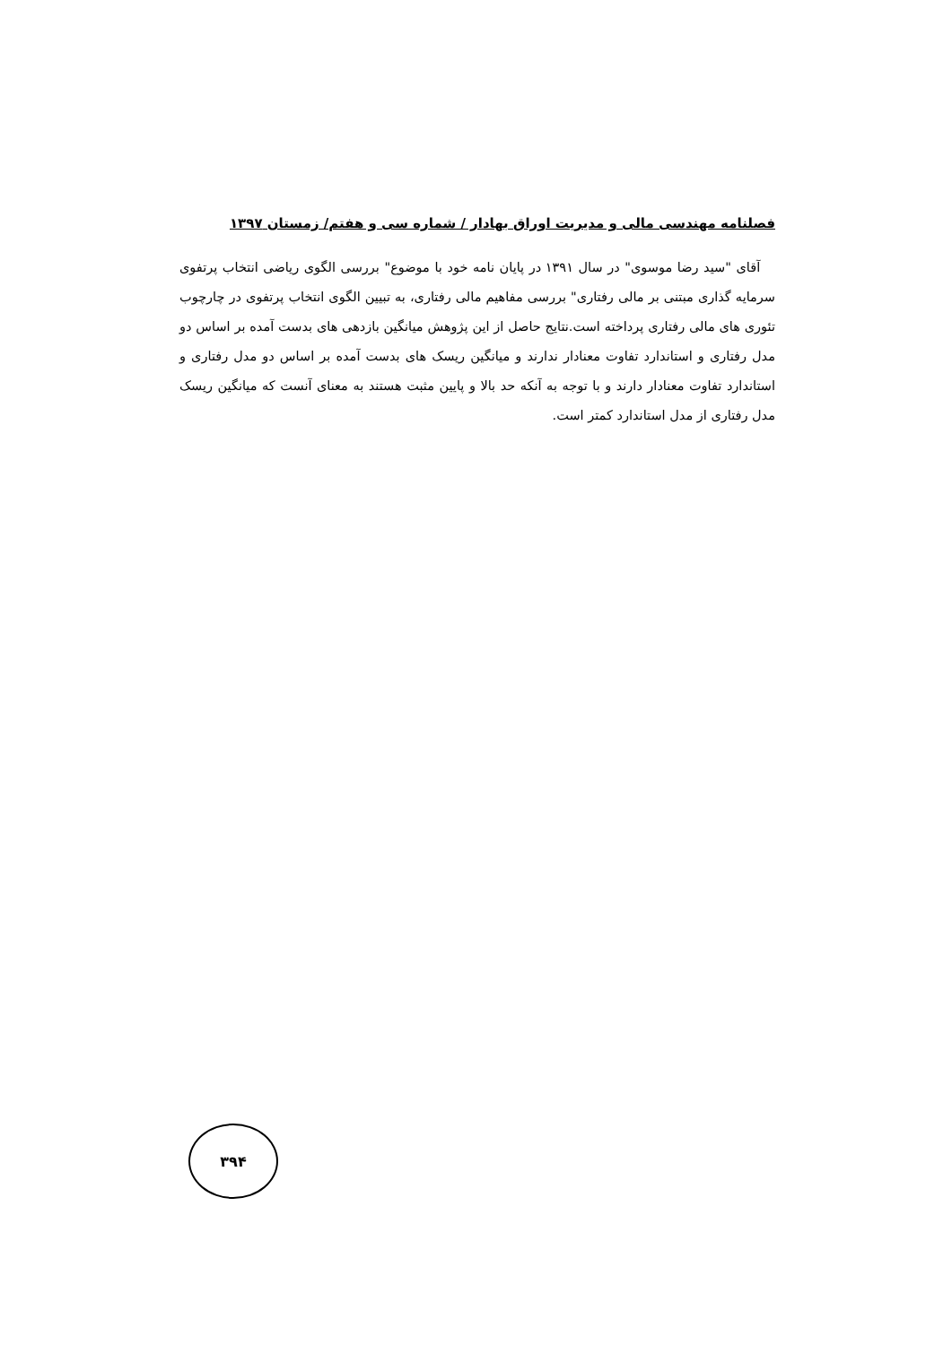فصلنامه مهندسی مالی و مدیریت اوراق بهادار / شماره سی و هفتم/ زمستان ۱۳۹۷
آقای "سید رضا موسوی" در سال ۱۳۹۱ در پایان نامه خود با موضوع" بررسی الگوی ریاضی انتخاب پرتفوی سرمایه گذاری مبتنی بر مالی رفتاری" بررسی مفاهیم مالی رفتاری، به تبیین الگوی انتخاب پرتفوی در چارچوب تئوری های مالی رفتاری پرداخته است.نتایج حاصل از این پژوهش میانگین بازدهی های بدست آمده بر اساس دو مدل رفتاری و استاندارد تفاوت معنادار ندارند و میانگین ریسک های بدست آمده بر اساس دو مدل رفتاری و استاندارد تفاوت معنادار دارند و با توجه به آنکه حد بالا و پایین مثبت هستند به معنای آنست که میانگین ریسک مدل رفتاری از مدل استاندارد کمتر است.
۳۹۴